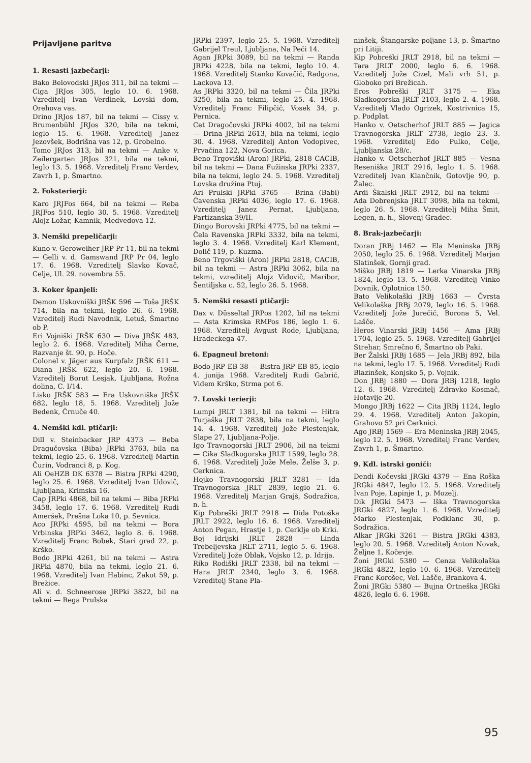Prijavljene paritve
1. Resasti jazbečarji:
Bako Belovodski JRJos 311, bil na tekmi — Ciga JRJos 305, leglo 10. 6. 1968. Vzreditelj Ivan Verdinek, Lovski dom, Orehova vas.
Drino JRJos 187, bil na tekmi — Cissy v. Brumenbühl JRJos 320, bila na tekmi, leglo 15. 6. 1968. Vzreditelj Janez Jezovšek, Bodrišna vas 12, p. Grobelno.
Tomo JRJos 313, bil na tekmi — Anke v. Zeilergarten JRJos 321, bila na tekmi, leglo 13. 5. 1968. Vzreditelj Franc Verdev, Zavrh 1, p. Šmartno.
2. Foksterierji:
Karo JRJFos 664, bil na tekmi — Reba JRJFos 510, leglo 30. 5. 1968. Vzreditelj Alojz Ložar, Kamnik, Medvedova 12.
3. Nemški prepeličarji:
Kuno v. Geroweiher JRP Pr 11, bil na tekmi — Gelli v. d. Gamswand JRP Pr 04, leglo 17. 6. 1968. Vzreditelj Slavko Kovač, Celje, Ul. 29. novembra 55.
3. Koker španjeli:
Demon Uskovniški JRŠK 596 — Toša JRŠK 714, bila na tekmi, leglo 26. 6. 1968. Vzreditelj Rudi Navodnik, Letuš, Šmartno ob P.
Eri Vojniški JRŠK 630 — Diva JRŠK 483, leglo 2. 6. 1968. Vzreditelj Miha Černe, Razvanje št. 90, p. Hoče.
Colonel v. Jäger aus Kurpfalz JRŠK 611 — Diana JRŠK 622, leglo 20. 6. 1968. Vzreditelj Borut Lesjak, Ljubljana, Rožna dolina, C. I/14.
Lisko JRŠK 583 — Era Uskovniška JRŠK 682, leglo 18, 5. 1968. Vzreditelj Jože Bedenk, Črnuče 40.
4. Nemški kdl. ptičarji:
Dill v. Steinbacker JRP 4373 — Beba Dragučovska (Biba) JRPki 3763, bila na tekmi, leglo 25. 6. 1968. Vzreditelj Martin Čurin, Vodranci 8, p. Kog.
Ali OeHZB DK 6378 — Bistra JRPki 4290, leglo 25. 6. 1968. Vzreditelj Ivan Udovič, Ljubljana, Krimska 16.
Cap JRPki 4868, bil na tekmi — Biba JRPki 3458, leglo 17. 6. 1968. Vzreditelj Rudi Ameršek, Prešna Loka 10, p. Sevnica.
Aco JRPki 4595, bil na tekmi — Bora Vrbinska JRPki 3462, leglo 8. 6. 1968. Vzreditelj Franc Bobek, Stari grad 22, p. Krško.
Bodo JRPki 4261, bil na tekmi — Astra JRPki 4870, bila na tekmi, leglo 21. 6. 1968. Vzreditelj Ivan Habinc, Zakot 59, p. Brežice.
Ali v. d. Schneerose JRPki 3822, bil na tekmi — Rega Prulska
JRPki 2397, leglo 25. 5. 1968. Vzreditelj Gabrijel Treul, Ljubljana, Na Peči 14.
Agan JRPki 3089, bil na tekmi — Randa JRPki 4228, bila na tekmi, leglo 10. 4. 1968. Vzreditelj Stanko Kovačič, Radgona, Lackova 13.
As JRPki 3320, bil na tekmi — Čila JRPki 3250, bila na tekmi, leglo 25. 4. 1968. Vzreditelj Franc Filipčič, Vosek 34, p. Pernica.
Cet Dragočovski JRPki 4002, bil na tekmi — Drina JRPki 2613, bila na tekmi, leglo 30. 4. 1968. Vzreditelj Anton Vodopivec, Prvačina 122, Nova Gorica.
Beno Trgoviški (Aron) JRPki, 2818 CACIB, bil na tekmi — Dana Fužinska JRPki 2337, bila na tekmi, leglo 24. 5. 1968. Vzreditelj Lovska družina Ptuj.
Ari Prulski JRPki 3765 — Brina (Babi) Čavenska JRPki 4036, leglo 17. 6. 1968. Vzreditelj Janez Pernat, Ljubljana, Partizanska 39/II.
Dingo Borovski JRPki 4775, bil na tekmi — Čela Ravenska JRPki 3332, bila na tekmi, leglo 3. 4. 1968. Vzreditelj Karl Klement, Dolič 119, p. Kuzma.
Beno Trgoviški (Aron) JRPki 2818, CACIB, bil na tekmi — Astra JRPki 3062, bila na tekmi, vzreditelj Alojz Vidovič, Maribor, Šentiljska c. 52, leglo 26. 5. 1968.
5. Nemški resasti ptičarji:
Dax v. Düsseltal JRPos 1202, bil na tekmi — Asta Krimska RMPos 186, leglo 1. 6. 1968. Vzreditelj Avgust Rode, Ljubljana, Hradeckega 47.
6. Epagneul bretoni:
Bodo JRP EB 38 — Bistra JRP EB 85, leglo 4. junija 1968. Vzreditelj Rudi Gabrič, Videm Krško, Strma pot 6.
7. Lovski terierji:
Lumpi JRLT 1381, bil na tekmi — Hitra Turjaška JRLT 2838, bila na tekmi, leglo 14. 4. 1968. Vzreditelj Jože Plestenjak, Slape 27, Ljubljana-Polje.
Igo Travnogorski JRLT 2906, bil na tekmi — Cika Sladkogorska JRLT 1599, leglo 28. 6. 1968. Vzreditelj Jože Mele, Želše 3, p. Cerknica.
Hojko Travnogorski JRLT 3281 — Ida Travnogorska JRLT 2839, leglo 21. 6. 1968. Vzreditelj Marjan Grajš, Sodražica, n. h.
Kip Pobreški JRLT 2918 — Dida Potoška JRLT 2922, leglo 16. 6. 1968. Vzreditelj Anton Pegan, Hrastje 1, p. Cerklje ob Krki.
Boj Idrijski JRLT 2828 — Linda Trebeljevska JRLT 2711, leglo 5. 6. 1968. Vzreditelj Jože Oblak, Vojsko 12, p. Idrija.
Riko Rodiški JRLT 2338, bil na tekmi — Hara JRLT 2340, leglo 3. 6. 1968. Vzreditelj Stane Pla-
ninšek, Štangarske poljane 13, p. Šmartno pri Litiji.
Kip Pobreški JRLT 2918, bil na tekmi — Tara JRLT 2000, leglo 6. 6. 1968. Vzreditelj Jože Cizel, Mali vrh 51, p. Globoko pri Brežicah.
Eros Pobreški JRLT 3175 — Eka Sladkogorska JRLT 2103, leglo 2. 4. 1968. Vzreditelj Vlado Ogrizek, Kostrivnica 15, p. Podplat.
Hanko v. Oetscherhof JRLT 885 — Jagica Travnogorska JRLT 2738, leglo 23. 3. 1968. Vzreditelj Edo Pulko, Celje, Ljubljanska 28/c.
Hanko v. Oetscherhof JRLT 885 — Vesna Reseniška JRLT 2916, leglo 1. 5. 1968. Vzreditelj Ivan Klančnik, Gotovlje 90, p. Žalec.
Ardi Škalski JRLT 2912, bil na tekmi — Ada Dobrenjska JRLT 3098, bila na tekmi, leglo 26. 5. 1968. Vzreditelj Miha Šmit, Legen, n. h., Slovenj Gradec.
8. Brak-jazbečarji:
Doran JRBj 1462 — Ela Meninska JRBj 2050, leglo 25. 6. 1968. Vzreditelj Marjan Slatinšek, Gornji grad.
Miško JRBj 1819 — Lerka Vinarska JRBj 1824, leglo 13. 5. 1968. Vzreditelj Vinko Dovnik, Oplotnica 150.
Bato Velikolaški JRBj 1663 — Čvrsta Velikolaška JRBj 2079, leglo 16. 5. 1968. Vzreditelj Jože Jurečič, Borona 5, Vel. Lašče.
Heros Vinarski JRBj 1456 — Ama JRBj 1704, leglo 25. 5. 1968. Vzreditelj Gabrijel Strehar, Smrečno 6, Šmartno ob Paki.
Ber Žalski JRBj 1685 — Jela JRBj 892, bila na tekmi, leglo 17. 5. 1968. Vzreditelj Rudi Blazinšek, Konjsko 5, p. Vojnik.
Don JRBj 1880 — Dora JRBj 1218, leglo 12. 6. 1968. Vzreditelj Zdravko Kosmač, Hotavlje 20.
Mongo JRBj 1622 — Cita JRBj 1124, leglo 29. 4. 1968. Vzreditelj Anton Jakopin, Grahovo 52 pri Cerknici.
Ago JRBj 1569 — Era Meninska JRBj 2045, leglo 12. 5. 1968. Vzreditelj Franc Verdev, Zavrh 1, p. Šmartno.
9. Kdl. istrski goniči:
Dendi Kočevski JRGki 4379 — Ena Roška JRGki 4847, leglo 12. 5. 1968. Vzreditelj Ivan Poje, Lapinje 1, p. Mozelj.
Dik JRGki 5473 — Iška Travnogorska JRGki 4827, leglo 1. 6. 1968. Vzreditelj Marko Plestenjak, Podklanc 30, p. Sodražica.
Alkar JRGki 3261 — Bistra JRGki 4383, leglo 20. 5. 1968. Vzreditelj Anton Novak, Željne 1, Kočevje.
Žoni JRGki 5380 — Cenza Velikolaška JRGki 4822, leglo 10. 6. 1968. Vzreditelj Franc Korošec, Vel. Lašče, Brankova 4.
Žoni JRGki 5380 — Bujna Ortneška JRGki 4826, leglo 6. 6. 1968.
95